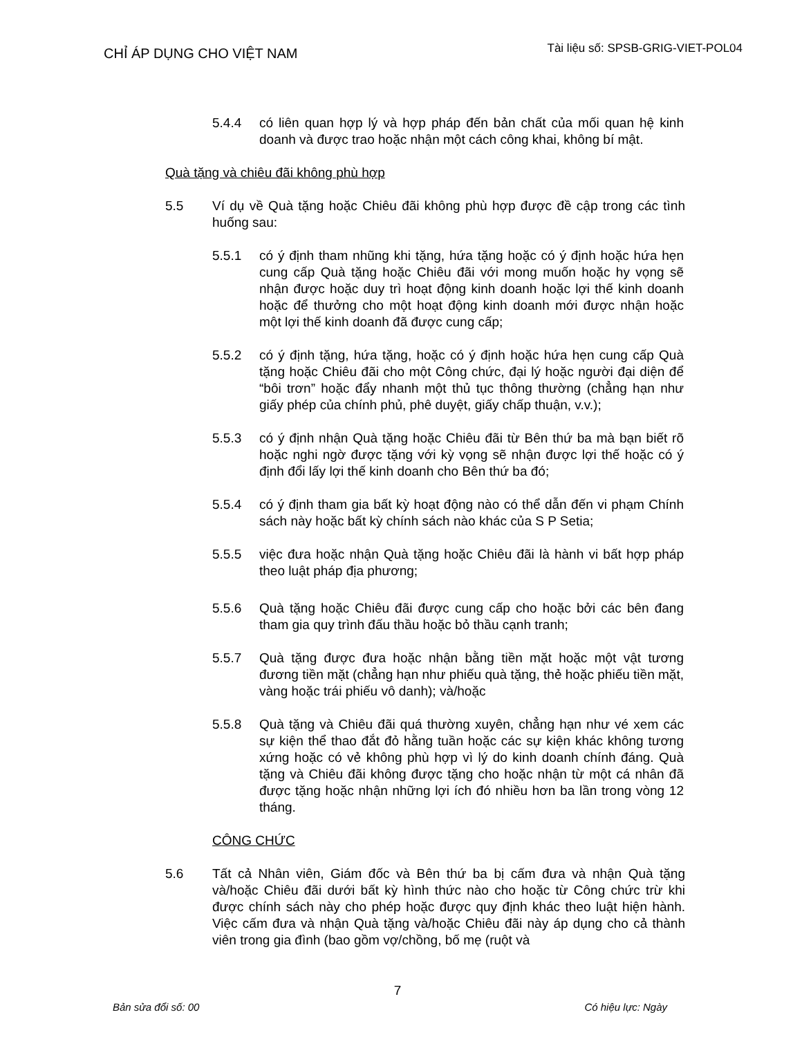CHỈ ÁP DỤNG CHO VIỆT NAM
Tài liệu số: SPSB-GRIG-VIET-POL04
5.4.4 có liên quan hợp lý và hợp pháp đến bản chất của mối quan hệ kinh doanh và được trao hoặc nhận một cách công khai, không bí mật.
Quà tặng và chiêu đãi không phù hợp
5.5 Ví dụ về Quà tặng hoặc Chiêu đãi không phù hợp được đề cập trong các tình huống sau:
5.5.1 có ý định tham nhũng khi tặng, hứa tặng hoặc có ý định hoặc hứa hẹn cung cấp Quà tặng hoặc Chiêu đãi với mong muốn hoặc hy vọng sẽ nhận được hoặc duy trì hoạt động kinh doanh hoặc lợi thế kinh doanh hoặc để thưởng cho một hoạt động kinh doanh mới được nhận hoặc một lợi thế kinh doanh đã được cung cấp;
5.5.2 có ý định tặng, hứa tặng, hoặc có ý định hoặc hứa hẹn cung cấp Quà tặng hoặc Chiêu đãi cho một Công chức, đại lý hoặc người đại diện để “bôi trơn” hoặc đẩy nhanh một thủ tục thông thường (chẳng hạn như giấy phép của chính phủ, phê duyệt, giấy chấp thuận, v.v.);
5.5.3 có ý định nhận Quà tặng hoặc Chiêu đãi từ Bên thứ ba mà bạn biết rõ hoặc nghi ngờ được tặng với kỳ vọng sẽ nhận được lợi thế hoặc có ý định đổi lấy lợi thế kinh doanh cho Bên thứ ba đó;
5.5.4 có ý định tham gia bất kỳ hoạt động nào có thể dẫn đến vi phạm Chính sách này hoặc bất kỳ chính sách nào khác của S P Setia;
5.5.5 việc đưa hoặc nhận Quà tặng hoặc Chiêu đãi là hành vi bất hợp pháp theo luật pháp địa phương;
5.5.6 Quà tặng hoặc Chiêu đãi được cung cấp cho hoặc bởi các bên đang tham gia quy trình đấu thầu hoặc bỏ thầu cạnh tranh;
5.5.7 Quà tặng được đưa hoặc nhận bằng tiền mặt hoặc một vật tương đương tiền mặt (chẳng hạn như phiếu quà tặng, thẻ hoặc phiếu tiền mặt, vàng hoặc trái phiếu vô danh); và/hoặc
5.5.8 Quà tặng và Chiêu đãi quá thường xuyên, chẳng hạn như vé xem các sự kiện thể thao đắt đỏ hằng tuần hoặc các sự kiện khác không tương xứng hoặc có vẻ không phù hợp vì lý do kinh doanh chính đáng. Quà tặng và Chiêu đãi không được tặng cho hoặc nhận từ một cá nhân đã được tặng hoặc nhận những lợi ích đó nhiều hơn ba lần trong vòng 12 tháng.
CÔNG CHỨC
5.6 Tất cả Nhân viên, Giám đốc và Bên thứ ba bị cấm đưa và nhận Quà tặng và/hoặc Chiêu đãi dưới bất kỳ hình thức nào cho hoặc từ Công chức trừ khi được chính sách này cho phép hoặc được quy định khác theo luật hiện hành. Việc cấm đưa và nhận Quà tặng và/hoặc Chiêu đãi này áp dụng cho cả thành viên trong gia đình (bao gồm vợ/chồng, bố mẹ (ruột và
7
Bản sửa đổi số: 00 Có hiệu lực: Ngày